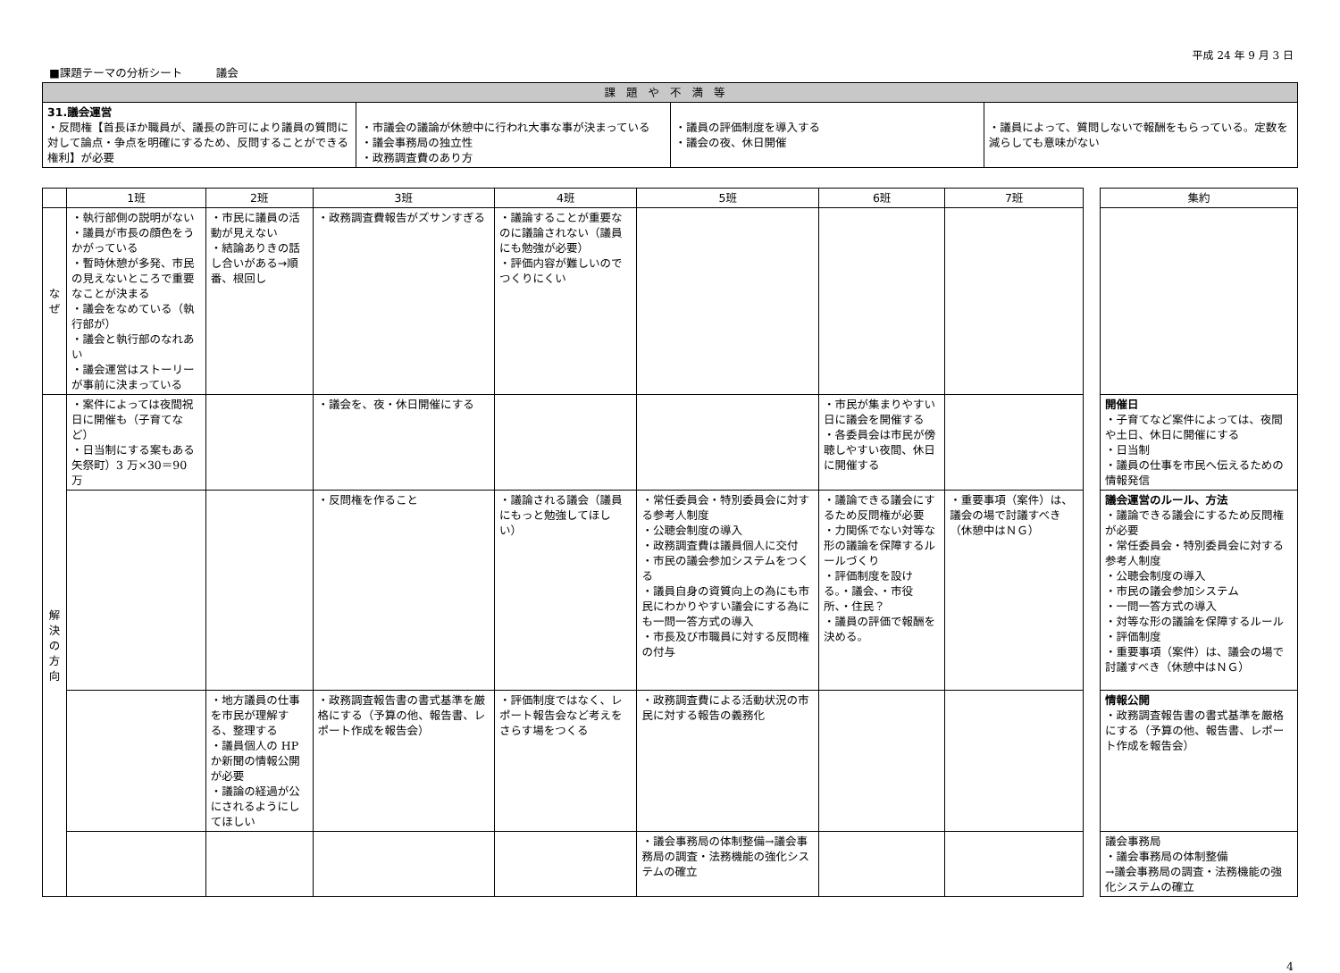平成 24 年 9 月 3 日
■課題テーマの分析シート　　　議会
| 課題や不満等 | | | |
| 31.議会運営 ・反問権【首長ほか職員が、議長の許可により議員の質問に対して論点・争点を明確にするため、反問することができる権利】が必要 | ・市議会の議論が休憩中に行われ大事な事が決まっている ・議会事務局の独立性 ・政務調査費のあり方 | ・議員の評価制度を導入する ・議会の夜、休日開催 | ・議員によって、質問しないで報酬をもらっている。定数を減らしても意味がない |
| | 1班 | 2班 | 3班 | 4班 | 5班 | 6班 | 7班 | | 集約 |
| な ぜ | ・執行部側の説明がない ・議員が市長の顔色をうかがっている ・暫時休憩が多発、市民の見えないところで重要なことが決まる ・議会をなめている（執行部が） ・議会と執行部のなれあい ・議会運営はストーリーが事前に決まっている | ・市民に議員の活動が見えない ・結論ありきの話し合いがある→順番、根回し | ・政務調査費報告がズサンすぎる | ・議論することが重要なのに議論されない（議員にも勉強が必要） ・評価内容が難しいのでつくりにくい | | | | | |
| 解 決 の 方 向 | ・案件によっては夜間祝日に開催も（子育てなど） ・日当制にする案もある矢祭町）3 万×30＝90 万 | | ・議会を、夜・休日開催にする | | | ・市民が集まりやすい日に議会を開催する ・各委員会は市民が傍聴しやすい夜間、休日に開催する | | | 開催日 ・子育てなど案件によっては、夜間や土日、休日に開催にする ・日当制 ・議員の仕事を市民へ伝えるための情報発信 |
| | | | ・反問権を作ること | ・議論される議会（議員にもっと勉強してほしい） | ・常任委員会・特別委員会に対する参考人制度 ・公聴会制度の導入 ・政務調査費は議員個人に交付 ・市民の議会参加システムをつくる ・議員自身の資質向上の為にも市民にわかりやすい議会にする為にも一問一答方式の導入 ・市長及び市職員に対する反問権の付与 | ・議論できる議会にするため反問権が必要 ・力関係でない対等な形の議論を保障するルールづくり ・評価制度を設ける。・議会、・市役所、・住民？ ・議員の評価で報酬を決める。 | ・重要事項（案件）は、議会の場で討議すべき（休憩中はＮＧ） | | 議会運営のルール、方法 ・議論できる議会にするため反問権が必要 ・常任委員会・特別委員会に対する参考人制度 ・公聴会制度の導入 ・市民の議会参加システム ・一問一答方式の導入 ・対等な形の議論を保障するルール ・評価制度 ・重要事項（案件）は、議会の場で討議すべき（休憩中はＮＧ） |
| | | ・地方議員の仕事を市民が理解する、整理する ・議員個人の HP か新聞の情報公開が必要 ・議論の経過が公にされるようにしてほしい | ・政務調査報告書の書式基準を厳格にする（予算の他、報告書、レポート作成を報告会） | ・評価制度ではなく、レポート報告会など考えをさらす場をつくる | ・政務調査費による活動状況の市民に対する報告の義務化 | | | | 情報公開 ・政務調査報告書の書式基準を厳格にする（予算の他、報告書、レポート作成を報告会） |
| | | | | | ・議会事務局の体制整備→議会事務局の調査・法務機能の強化システムの確立 | | | | 議会事務局 ・議会事務局の体制整備 →議会事務局の調査・法務機能の強化システムの確立 |
4